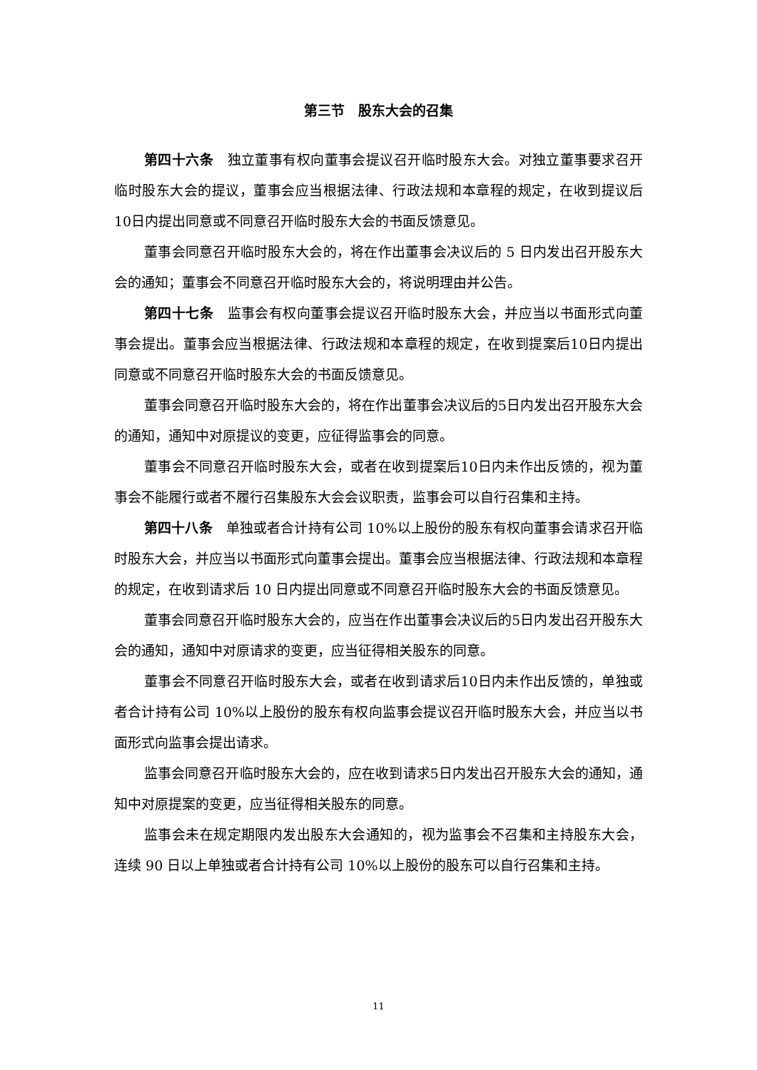第三节　股东大会的召集
第四十六条　独立董事有权向董事会提议召开临时股东大会。对独立董事要求召开临时股东大会的提议，董事会应当根据法律、行政法规和本章程的规定，在收到提议后10日内提出同意或不同意召开临时股东大会的书面反馈意见。
董事会同意召开临时股东大会的，将在作出董事会决议后的 5 日内发出召开股东大会的通知；董事会不同意召开临时股东大会的，将说明理由并公告。
第四十七条　监事会有权向董事会提议召开临时股东大会，并应当以书面形式向董事会提出。董事会应当根据法律、行政法规和本章程的规定，在收到提案后10日内提出同意或不同意召开临时股东大会的书面反馈意见。
董事会同意召开临时股东大会的，将在作出董事会决议后的5日内发出召开股东大会的通知，通知中对原提议的变更，应征得监事会的同意。
董事会不同意召开临时股东大会，或者在收到提案后10日内未作出反馈的，视为董事会不能履行或者不履行召集股东大会会议职责，监事会可以自行召集和主持。
第四十八条　单独或者合计持有公司 10%以上股份的股东有权向董事会请求召开临时股东大会，并应当以书面形式向董事会提出。董事会应当根据法律、行政法规和本章程的规定，在收到请求后 10 日内提出同意或不同意召开临时股东大会的书面反馈意见。
董事会同意召开临时股东大会的，应当在作出董事会决议后的5日内发出召开股东大会的通知，通知中对原请求的变更，应当征得相关股东的同意。
董事会不同意召开临时股东大会，或者在收到请求后10日内未作出反馈的，单独或者合计持有公司 10%以上股份的股东有权向监事会提议召开临时股东大会，并应当以书面形式向监事会提出请求。
监事会同意召开临时股东大会的，应在收到请求5日内发出召开股东大会的通知，通知中对原提案的变更，应当征得相关股东的同意。
监事会未在规定期限内发出股东大会通知的，视为监事会不召集和主持股东大会，连续 90 日以上单独或者合计持有公司 10%以上股份的股东可以自行召集和主持。
11